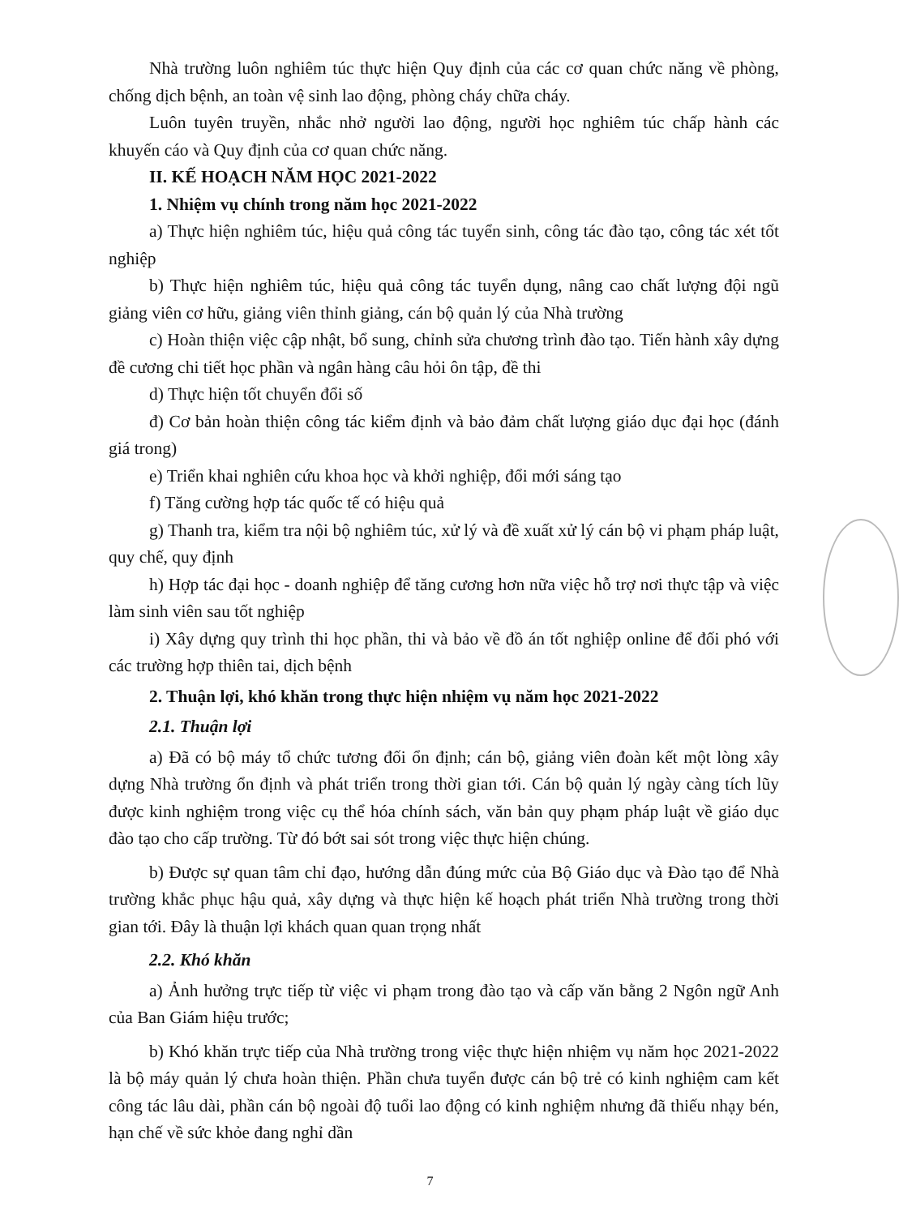Nhà trường luôn nghiêm túc thực hiện Quy định của các cơ quan chức năng về phòng, chống dịch bệnh, an toàn vệ sinh lao động, phòng cháy chữa cháy.
Luôn tuyên truyền, nhắc nhở người lao động, người học nghiêm túc chấp hành các khuyến cáo và Quy định của cơ quan chức năng.
II. KẾ HOẠCH NĂM HỌC 2021-2022
1. Nhiệm vụ chính trong năm học 2021-2022
a) Thực hiện nghiêm túc, hiệu quả công tác tuyển sinh, công tác đào tạo, công tác xét tốt nghiệp
b) Thực hiện nghiêm túc, hiệu quả công tác tuyển dụng, nâng cao chất lượng đội ngũ giảng viên cơ hữu, giảng viên thỉnh giảng, cán bộ quản lý của Nhà trường
c) Hoàn thiện việc cập nhật, bổ sung, chỉnh sửa chương trình đào tạo. Tiến hành xây dựng đề cương chi tiết học phần và ngân hàng câu hỏi ôn tập, đề thi
d) Thực hiện tốt chuyển đổi số
đ) Cơ bản hoàn thiện công tác kiểm định và bảo đảm chất lượng giáo dục đại học (đánh giá trong)
e) Triển khai nghiên cứu khoa học và khởi nghiệp, đổi mới sáng tạo
f) Tăng cường hợp tác quốc tế có hiệu quả
g) Thanh tra, kiểm tra nội bộ nghiêm túc, xử lý và đề xuất xử lý cán bộ vi phạm pháp luật, quy chế, quy định
h) Hợp tác đại học - doanh nghiệp để tăng cương hơn nữa việc hỗ trợ nơi thực tập và việc làm sinh viên sau tốt nghiệp
i) Xây dựng quy trình thi học phần, thi và bảo về đồ án tốt nghiệp online để đối phó với các trường hợp thiên tai, dịch bệnh
2. Thuận lợi, khó khăn trong thực hiện nhiệm vụ năm học 2021-2022
2.1. Thuận lợi
a) Đã có bộ máy tổ chức tương đối ổn định; cán bộ, giảng viên đoàn kết một lòng xây dựng Nhà trường ổn định và phát triển trong thời gian tới. Cán bộ quản lý ngày càng tích lũy được kinh nghiệm trong việc cụ thể hóa chính sách, văn bản quy phạm pháp luật về giáo dục đào tạo cho cấp trường. Từ đó bớt sai sót trong việc thực hiện chúng.
b) Được sự quan tâm chỉ đạo, hướng dẫn đúng mức của Bộ Giáo dục và Đào tạo để Nhà trường khắc phục hậu quả, xây dựng và thực hiện kế hoạch phát triển Nhà trường trong thời gian tới. Đây là thuận lợi khách quan quan trọng nhất
2.2. Khó khăn
a) Ảnh hưởng trực tiếp từ việc vi phạm trong đào tạo và cấp văn bằng 2 Ngôn ngữ Anh của Ban Giám hiệu trước;
b) Khó khăn trực tiếp của Nhà trường trong việc thực hiện nhiệm vụ năm học 2021-2022 là bộ máy quản lý chưa hoàn thiện. Phần chưa tuyển được cán bộ trẻ có kinh nghiệm cam kết công tác lâu dài, phần cán bộ ngoài độ tuổi lao động có kinh nghiệm nhưng đã thiếu nhạy bén, hạn chế về sức khỏe đang nghỉ dần
7